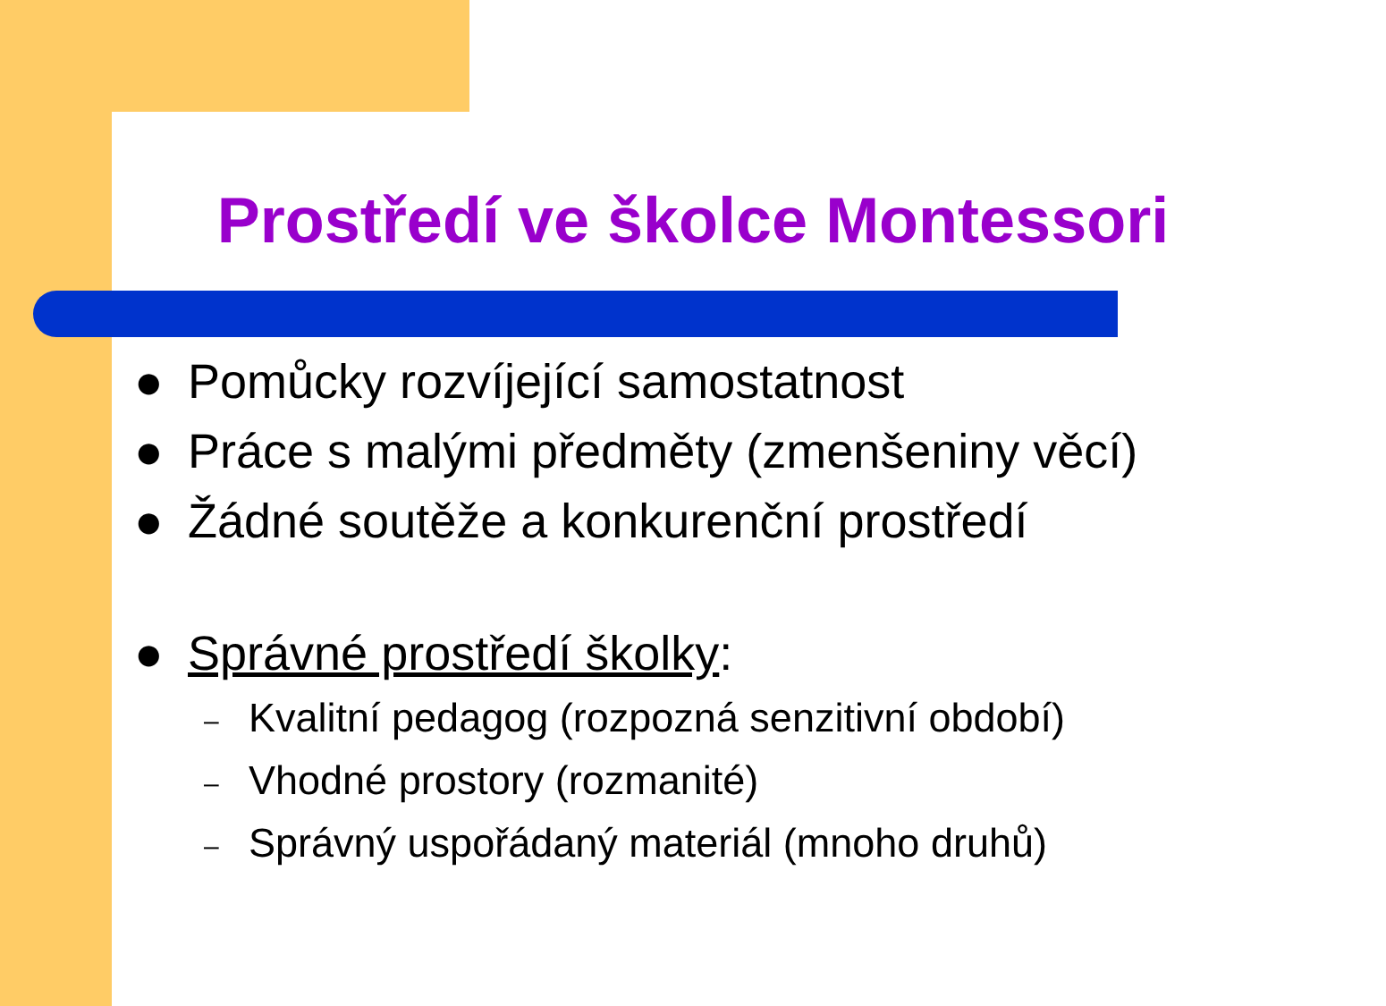Prostředí ve školce Montessori
● Pomůcky rozvíjející samostatnost
● Práce s malými předměty (zmenšeniny věcí)
● Žádné soutěže a konkurenční prostředí
● Správné prostředí školky:
– Kvalitní pedagog (rozpozná senzitivní období)
– Vhodné prostory (rozmanité)
– Správný uspořádaný materiál (mnoho druhů)